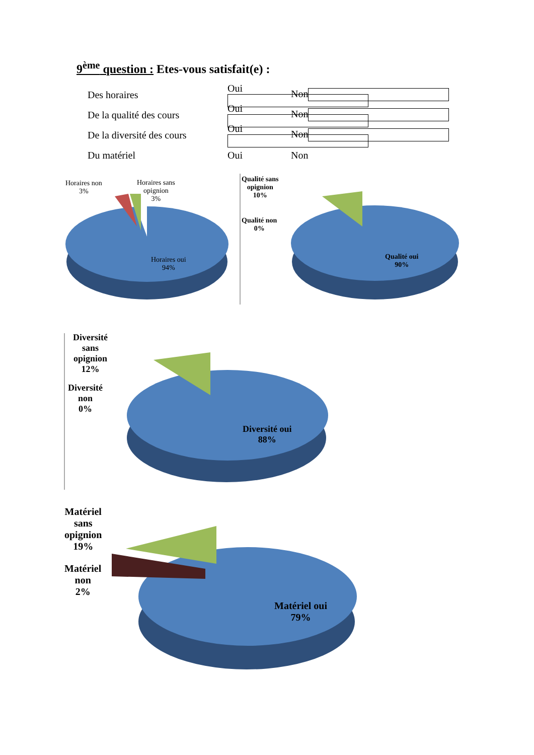9<sup>ème</sup> question : Etes-vous satisfait(e) :
Des horaires Oui Non
De la qualité des cours Oui Non
De la diversité des cours Oui Non
Du matériel Oui Non
Horaires non
3%
Horaires sans
opignion
3%
Horaires oui
94%
Qualité sans
opignion
10%
Qualité non
0%
Qualité oui
90%
Diversité
sans
opignion
12%
Diversité
non
0%
Diversité oui
88%
Matériel
sans
opignion
19%
Matériel
non
2%
Matériel oui
79%